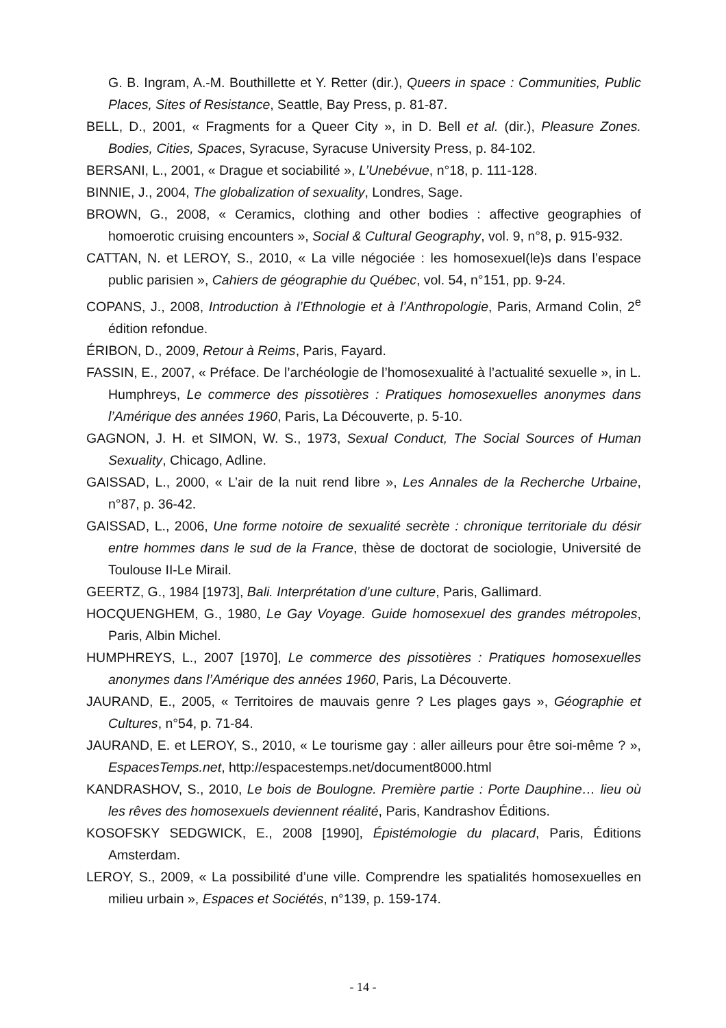G. B. Ingram, A.-M. Bouthillette et Y. Retter (dir.), Queers in space : Communities, Public Places, Sites of Resistance, Seattle, Bay Press, p. 81-87.
BELL, D., 2001, « Fragments for a Queer City », in D. Bell et al. (dir.), Pleasure Zones. Bodies, Cities, Spaces, Syracuse, Syracuse University Press, p. 84-102.
BERSANI, L., 2001, « Drague et sociabilité », L’Unebévue, n°18, p. 111-128.
BINNIE, J., 2004, The globalization of sexuality, Londres, Sage.
BROWN, G., 2008, « Ceramics, clothing and other bodies : affective geographies of homoerotic cruising encounters », Social & Cultural Geography, vol. 9, n°8, p. 915-932.
CATTAN, N. et LEROY, S., 2010, « La ville négociée : les homosexuel(le)s dans l’espace public parisien », Cahiers de géographie du Québec, vol. 54, n°151, pp. 9-24.
COPANS, J., 2008, Introduction à l’Ethnologie et à l’Anthropologie, Paris, Armand Colin, 2<sup>e</sup> édition refondue.
ÉRIBON, D., 2009, Retour à Reims, Paris, Fayard.
FASSIN, E., 2007, « Préface. De l’archéologie de l’homosexualité à l’actualité sexuelle », in L. Humphreys, Le commerce des pissotières : Pratiques homosexuelles anonymes dans l’Amérique des années 1960, Paris, La Découverte, p. 5-10.
GAGNON, J. H. et SIMON, W. S., 1973, Sexual Conduct, The Social Sources of Human Sexuality, Chicago, Adline.
GAISSAD, L., 2000, « L’air de la nuit rend libre », Les Annales de la Recherche Urbaine, n°87, p. 36-42.
GAISSAD, L., 2006, Une forme notoire de sexualité secrète : chronique territoriale du désir entre hommes dans le sud de la France, thèse de doctorat de sociologie, Université de Toulouse II-Le Mirail.
GEERTZ, G., 1984 [1973], Bali. Interprétation d’une culture, Paris, Gallimard.
HOCQUENGHEM, G., 1980, Le Gay Voyage. Guide homosexuel des grandes métropoles, Paris, Albin Michel.
HUMPHREYS, L., 2007 [1970], Le commerce des pissotières : Pratiques homosexuelles anonymes dans l’Amérique des années 1960, Paris, La Découverte.
JAURAND, E., 2005, « Territoires de mauvais genre ? Les plages gays », Géographie et Cultures, n°54, p. 71-84.
JAURAND, E. et LEROY, S., 2010, « Le tourisme gay : aller ailleurs pour être soi-même ? », EspacesTemps.net, http://espacestemps.net/document8000.html
KANDRASHOV, S., 2010, Le bois de Boulogne. Première partie : Porte Dauphine… lieu où les rêves des homosexuels deviennent réalité, Paris, Kandrashov Éditions.
KOSOFSKY SEDGWICK, E., 2008 [1990], Épistémologie du placard, Paris, Éditions Amsterdam.
LEROY, S., 2009, « La possibilité d’une ville. Comprendre les spatialités homosexuelles en milieu urbain », Espaces et Sociétés, n°139, p. 159-174.
- 14 -